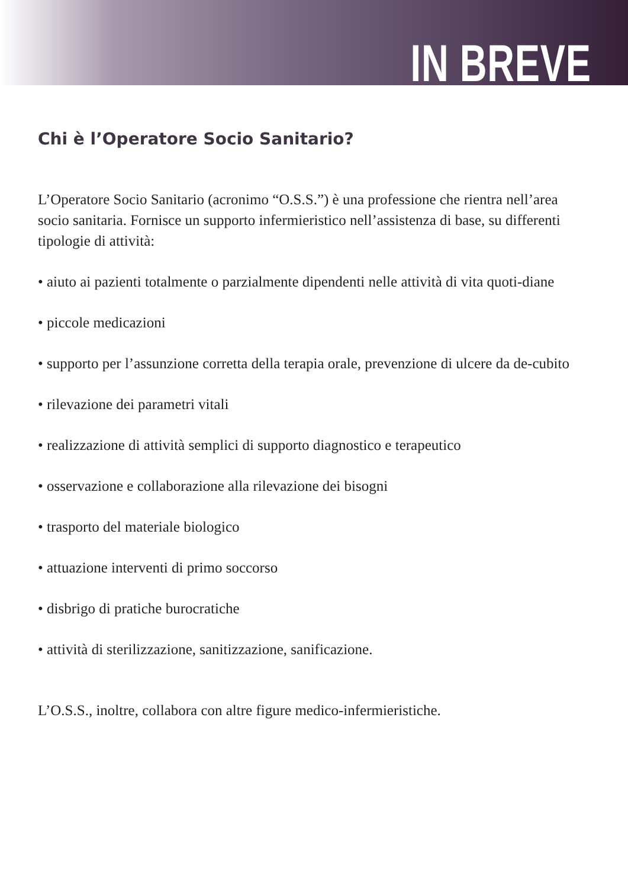IN BREVE
Chi è l’Operatore Socio Sanitario?
L’Operatore Socio Sanitario (acronimo “O.S.S.”) è una professione che rientra nell’area socio sanitaria. Fornisce un supporto infermieristico nell’assistenza di base, su differenti tipologie di attività:
• aiuto ai pazienti totalmente o parzialmente dipendenti nelle attività di vita quoti-diane
• piccole medicazioni
• supporto per l’assunzione corretta della terapia orale, prevenzione di ulcere da de-cubito
• rilevazione dei parametri vitali
• realizzazione di attività semplici di supporto diagnostico e terapeutico
• osservazione e collaborazione alla rilevazione dei bisogni
• trasporto del materiale biologico
• attuazione interventi di primo soccorso
• disbrigo di pratiche burocratiche
• attività di sterilizzazione, sanitizzazione, sanificazione.
L’O.S.S., inoltre, collabora con altre figure medico-infermieristiche.